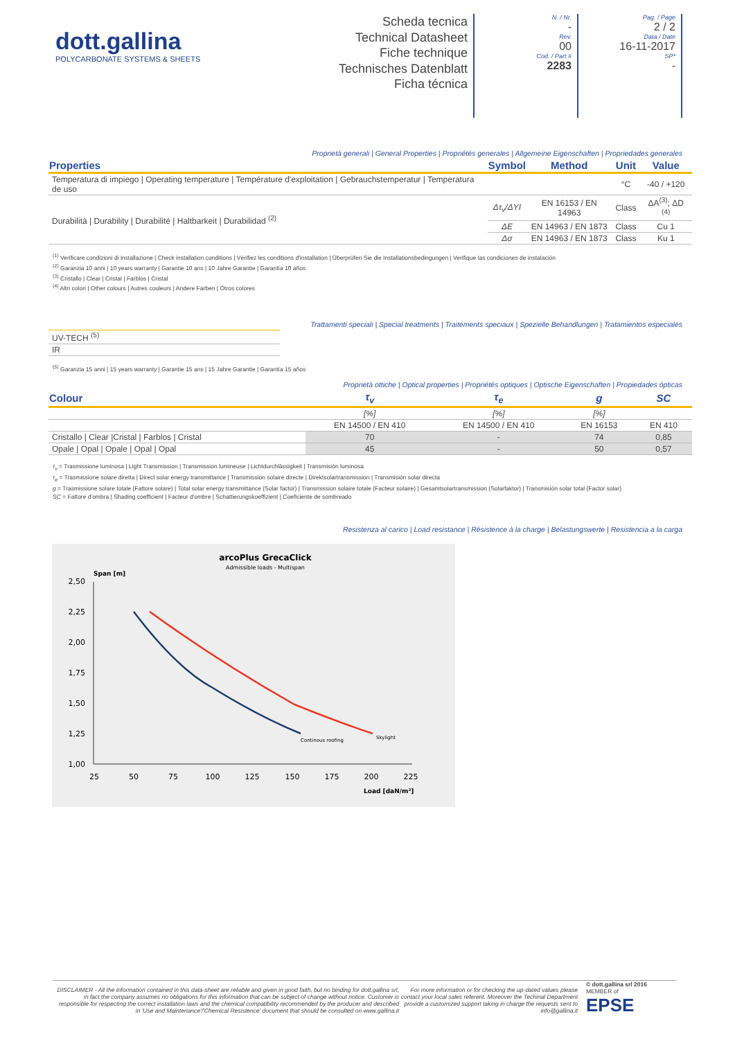dott.gallina
POLYCARBONATE SYSTEMS & SHEETS
Scheda tecnica
Technical Datasheet
Fiche technique
Technisches Datenblatt
Ficha técnica
N. / Nr.
-
Rev.
00
Cod. / Part #
2283
Pag. / Page
2 / 2
Data / Date
16-11-2017
SP*
-
Proprietà generali | General Properties | Propriétés generales | Allgemeine Eigenschaften | Propriedades generales
| Properties | Symbol | Method | Unit | Value |
| --- | --- | --- | --- | --- |
| Temperatura di impiego / Operating temperature / Température d'exploitation / Gebrauchstemperatur / Temperatura de uso | | | °C | -40 / +120 |
| Durabilità / Durability / Durabilité / Haltbarkeit / Durabilidad <sup>(2)</sup> | Δτ<sub>v</sub>/ΔYI | EN 16153 / EN 14963 | Class | ΔA<sup>(3)</sup>; ΔD <sup>(4)</sup> |
| | ΔE | EN 14963 / EN 1873 | Class | Cu 1 |
| | Δσ | EN 14963 / EN 1873 | Class | Ku 1 |
<sup>(1)</sup> Verificare condizioni di installazione | Check installation conditions | Vérifiez les conditions d'installation | Überprüfen Sie die Installationsbedingungen | Verifique las condiciones de instalación
<sup>(2)</sup> Garanzia 10 anni | 10 years warranty | Garantie 10 ans | 10 Jahre Garantie | Garantía 10 años
<sup>(3)</sup> Cristallo | Clear | Cristal | Farblos | Cristal
<sup>(4)</sup> Altri colori | Other colours | Autres couleurs | Andere Farben | Otros colores
Trattamenti speciali | Special treatments | Traitements speciaux | Spezielle Behandlungen | Tratamientos especiales
| UV-TECH <sup>(5)</sup> |
| IR |
<sup>(5)</sup> Garanzia 15 anni | 15 years warranty | Garantie 15 ans | 15 Jahre Garantie | Garantía 15 años
Proprietà ottiche | Optical properties | Propriétés optiques | Optische Eigenschaften | Propiedades ópticas
| Colour | τ<sub>v</sub> | τ<sub>e</sub> | g | SC |
| --- | --- | --- | --- | --- |
| | [%] | [%] | [%] | |
| | EN 14500 / EN 410 | EN 14500 / EN 410 | EN 16153 | EN 410 |
| Cristallo / Clear /Cristal / Farblos / Cristal | 70 | - | 74 | 0,85 |
| Opale / Opal / Opale / Opal / Opal | 45 | - | 50 | 0,57 |
τ<sub>v</sub> = Trasmissione luminosa | Light Transmission | Transmission lumineuse | Lichtdurchlässigkeit | Transmisión luminosa
τ<sub>e</sub> = Trasmissione solare diretta | Direct solar energy transmittance | Transmission solaire directe | Direktsolartransmission | Transmisión solar directa
g = Trasmissione solare totale (Fattore solare) | Total solar energy transmittance (Solar factor) | Transmission solaire totale (Facteur solaire) | Gesamtsolartransmission (Solarfaktor) | Transmisión solar total (Factor solar)
SC = Fattore d'ombra | Shading coefficient | Facteur d'ombre | Schattierungskoeffizient | Coeficiente de sombreado
Resistenza al carico | Load resistance | Résistence à la charge | Belastungswerte | Resistencia a la carga
arcoPlus GrecaClick
Admissible loads - Multispan
Span [m]
2,50
2,25
2,00
1,75
1,50
1,25
1,00
25
50
75
100
125
150
175
200
225
Load [daN/m²]
Continous roofing
Skylight
DISCLAIMER - All the information contained in this data-sheet are reliable and given in good faith, but no binding for dott.gallina srl, in fact the company assumes no obligations for this information that can be subject of change without notice. Customer is responsible for respecting the correct installation laws and the chemical compatibility recommended by the producer and described in 'Use and Maintenance'/'Chemical Resistence' document that should be consulted on www.gallina.it
For more information or for checking the up-dated values please contact your local sales referent. Moreover the Techinal Department provide a customized support taking in charge the requests sent to info@gallina.it
© dott.gallina srl 2016
MEMBER of
EPSE